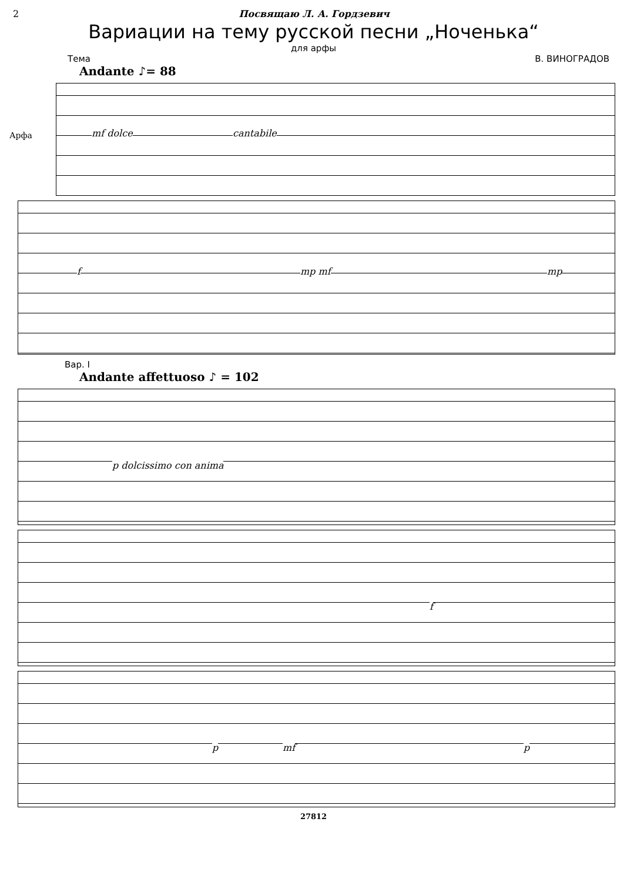2 Посвящаю Л. А. Гордзевич
Вариации на тему русской песни „Ноченька“
для арфы
Тема В. ВИНОГРАДОВ
Andante ♪= 88
Арфа mf dolce cantabile
f mp mf mp
Вар. I
Andante affettuoso ♪ = 102
p dolcissimo con anima
f
p mf p
27812